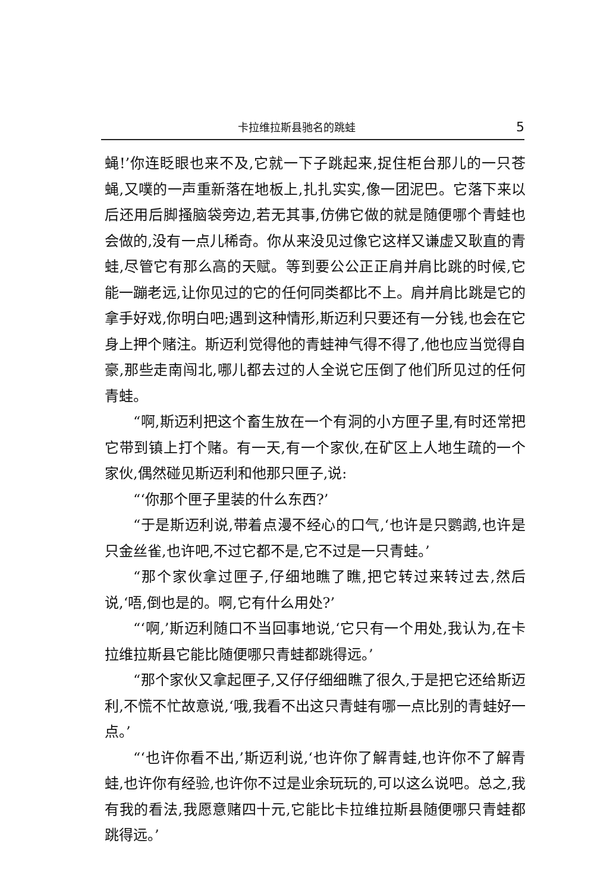卡拉维拉斯县驰名的跳蛙 5
蝇!’你连眨眼也来不及,它就一下子跳起来,捉住柜台那儿的一只苍蝇,又噗的一声重新落在地板上,扎扎实实,像一团泥巴。它落下来以后还用后脚搔脑袋旁边,若无其事,仿佛它做的就是随便哪个青蛙也会做的,没有一点儿稀奇。你从来没见过像它这样又谦虚又耿直的青蛙,尽管它有那么高的天赋。等到要公公正正肩并肩比跳的时候,它能一蹦老远,让你见过的它的任何同类都比不上。肩并肩比跳是它的拿手好戏,你明白吧;遇到这种情形,斯迈利只要还有一分钱,也会在它身上押个赌注。斯迈利觉得他的青蛙神气得不得了,他也应当觉得自豪,那些走南闯北,哪儿都去过的人全说它压倒了他们所见过的任何青蛙。
“啊,斯迈利把这个畜生放在一个有洞的小方匣子里,有时还常把它带到镇上打个赌。有一天,有一个家伙,在矿区上人地生疏的一个家伙,偶然碰见斯迈利和他那只匣子,说:
“‘你那个匣子里装的什么东西?’
“于是斯迈利说,带着点漫不经心的口气,‘也许是只鹦鹉,也许是只金丝雀,也许吧,不过它都不是,它不过是一只青蛙。’
“那个家伙拿过匣子,仔细地瞧了瞧,把它转过来转过去,然后说,‘唔,倒也是的。啊,它有什么用处?’
“‘啊,’斯迈利随口不当回事地说,‘它只有一个用处,我认为,在卡拉维拉斯县它能比随便哪只青蛙都跳得远。’
“那个家伙又拿起匣子,又仔仔细细瞧了很久,于是把它还给斯迈利,不慌不忙故意说,‘哦,我看不出这只青蛙有哪一点比别的青蛙好一点。’
“‘也许你看不出,’斯迈利说,‘也许你了解青蛙,也许你不了解青蛙,也许你有经验,也许你不过是业余玩玩的,可以这么说吧。总之,我有我的看法,我愿意赌四十元,它能比卡拉维拉斯县随便哪只青蛙都跳得远。’